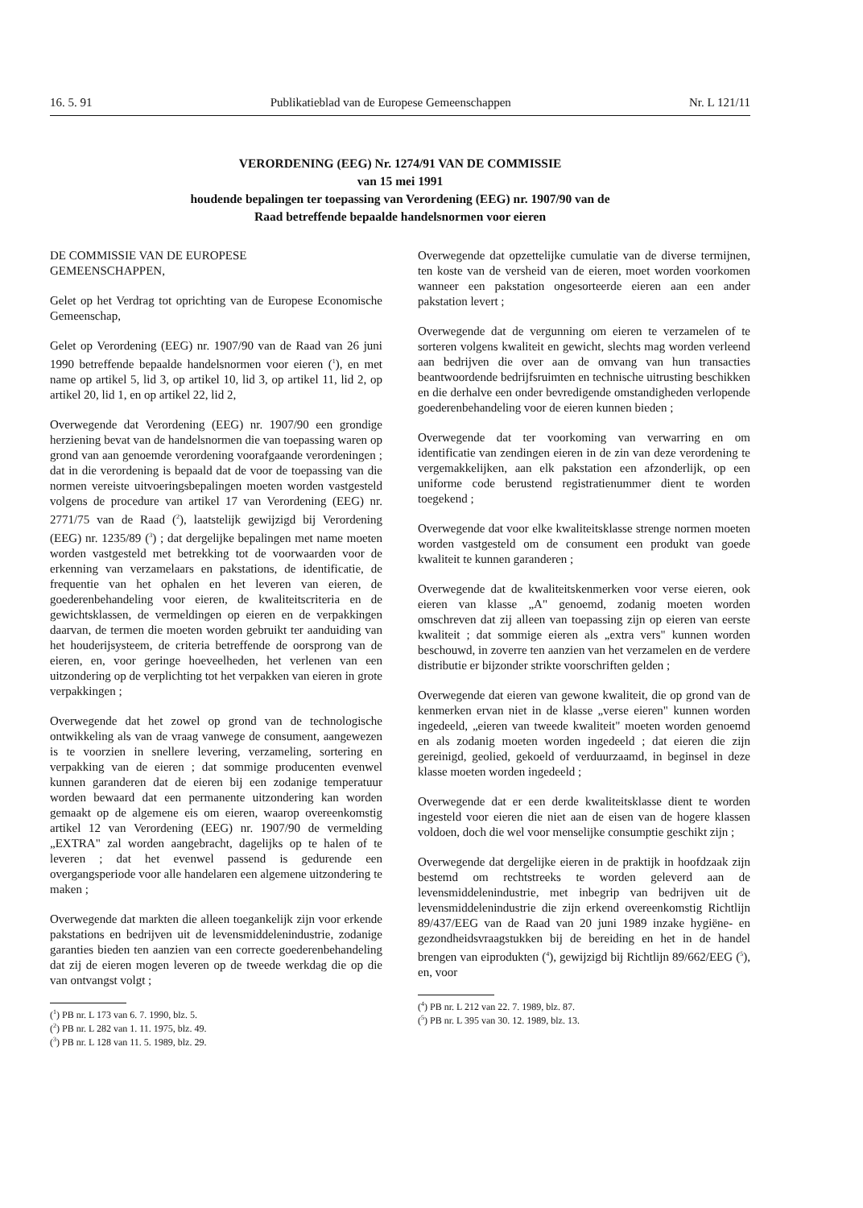16. 5. 91 Publikatieblad van de Europese Gemeenschappen Nr. L 121/11
VERORDENING (EEG) Nr. 1274/91 VAN DE COMMISSIE
van 15 mei 1991
houdende bepalingen ter toepassing van Verordening (EEG) nr. 1907/90 van de
Raad betreffende bepaalde handelsnormen voor eieren
DE COMMISSIE VAN DE EUROPESE
GEMEENSCHAPPEN,
Gelet op het Verdrag tot oprichting van de Europese Economische Gemeenschap,
Gelet op Verordening (EEG) nr. 1907/90 van de Raad van 26 juni 1990 betreffende bepaalde handelsnormen voor eieren (<sup>1</sup>), en met name op artikel 5, lid 3, op artikel 10, lid 3, op artikel 11, lid 2, op artikel 20, lid 1, en op artikel 22, lid 2,
Overwegende dat Verordening (EEG) nr. 1907/90 een grondige herziening bevat van de handelsnormen die van toepassing waren op grond van aan genoemde verordening voorafgaande verordeningen ; dat in die verordening is bepaald dat de voor de toepassing van die normen vereiste uitvoeringsbepalingen moeten worden vastgesteld volgens de procedure van artikel 17 van Verordening (EEG) nr. 2771/75 van de Raad (<sup>2</sup>), laatstelijk gewijzigd bij Verordening (EEG) nr. 1235/89 (<sup>3</sup>) ; dat dergelijke bepalingen met name moeten worden vastgesteld met betrekking tot de voorwaarden voor de erkenning van verzamelaars en pakstations, de identificatie, de frequentie van het ophalen en het leveren van eieren, de goederenbehandeling voor eieren, de kwaliteitscriteria en de gewichtsklassen, de vermeldingen op eieren en de verpakkingen daarvan, de termen die moeten worden gebruikt ter aanduiding van het houderijsysteem, de criteria betreffende de oorsprong van de eieren, en, voor geringe hoeveelheden, het verlenen van een uitzondering op de verplichting tot het verpakken van eieren in grote verpakkingen ;
Overwegende dat het zowel op grond van de technologische ontwikkeling als van de vraag vanwege de consument, aangewezen is te voorzien in snellere levering, verzameling, sortering en verpakking van de eieren ; dat sommige producenten evenwel kunnen garanderen dat de eieren bij een zodanige temperatuur worden bewaard dat een permanente uitzondering kan worden gemaakt op de algemene eis om eieren, waarop overeenkomstig artikel 12 van Verordening (EEG) nr. 1907/90 de vermelding „EXTRA" zal worden aangebracht, dagelijks op te halen of te leveren ; dat het evenwel passend is gedurende een overgangsperiode voor alle handelaren een algemene uitzondering te maken ;
Overwegende dat markten die alleen toegankelijk zijn voor erkende pakstations en bedrijven uit de levensmiddelenindustrie, zodanige garanties bieden ten aanzien van een correcte goederenbehandeling dat zij de eieren mogen leveren op de tweede werkdag die op die van ontvangst volgt ;
(<sup>1</sup>) PB nr. L 173 van 6. 7. 1990, blz. 5.
(<sup>2</sup>) PB nr. L 282 van 1. 11. 1975, blz. 49.
(<sup>3</sup>) PB nr. L 128 van 11. 5. 1989, blz. 29.
Overwegende dat opzettelijke cumulatie van de diverse termijnen, ten koste van de versheid van de eieren, moet worden voorkomen wanneer een pakstation ongesorteerde eieren aan een ander pakstation levert ;
Overwegende dat de vergunning om eieren te verzamelen of te sorteren volgens kwaliteit en gewicht, slechts mag worden verleend aan bedrijven die over aan de omvang van hun transacties beantwoordende bedrijfsruimten en technische uitrusting beschikken en die derhalve een onder bevredigende omstandigheden verlopende goederenbehandeling voor de eieren kunnen bieden ;
Overwegende dat ter voorkoming van verwarring en om identificatie van zendingen eieren in de zin van deze verordening te vergemakkelijken, aan elk pakstation een afzonderlijk, op een uniforme code berustend registratienummer dient te worden toegekend ;
Overwegende dat voor elke kwaliteitsklasse strenge normen moeten worden vastgesteld om de consument een produkt van goede kwaliteit te kunnen garanderen ;
Overwegende dat de kwaliteitskenmerken voor verse eieren, ook eieren van klasse „A" genoemd, zodanig moeten worden omschreven dat zij alleen van toepassing zijn op eieren van eerste kwaliteit ; dat sommige eieren als „extra vers" kunnen worden beschouwd, in zoverre ten aanzien van het verzamelen en de verdere distributie er bijzonder strikte voorschriften gelden ;
Overwegende dat eieren van gewone kwaliteit, die op grond van de kenmerken ervan niet in de klasse „verse eieren" kunnen worden ingedeeld, „eieren van tweede kwaliteit" moeten worden genoemd en als zodanig moeten worden ingedeeld ; dat eieren die zijn gereinigd, geolied, gekoeld of verduurzaamd, in beginsel in deze klasse moeten worden ingedeeld ;
Overwegende dat er een derde kwaliteitsklasse dient te worden ingesteld voor eieren die niet aan de eisen van de hogere klassen voldoen, doch die wel voor menselijke consumptie geschikt zijn ;
Overwegende dat dergelijke eieren in de praktijk in hoofdzaak zijn bestemd om rechtstreeks te worden geleverd aan de levensmiddelenindustrie, met inbegrip van bedrijven uit de levensmiddelenindustrie die zijn erkend overeenkomstig Richtlijn 89/437/EEG van de Raad van 20 juni 1989 inzake hygiëne- en gezondheidsvraagstukken bij de bereiding en het in de handel brengen van eiprodukten (<sup>4</sup>), gewijzigd bij Richtlijn 89/662/EEG (<sup>5</sup>), en, voor
(<sup>4</sup>) PB nr. L 212 van 22. 7. 1989, blz. 87.
(<sup>5</sup>) PB nr. L 395 van 30. 12. 1989, blz. 13.